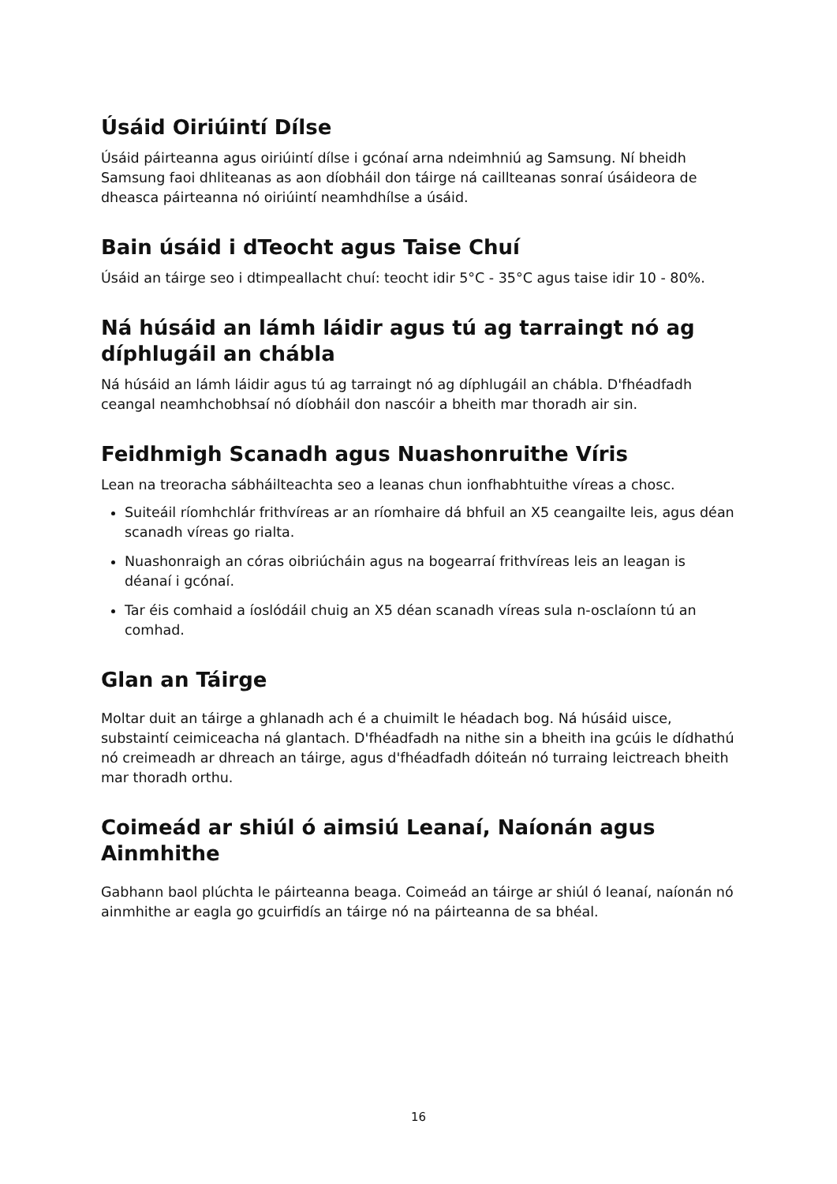Úsáid Oiriúintí Dílse
Úsáid páirteanna agus oiriúintí dílse i gcónaí arna ndeimhniú ag Samsung. Ní bheidh Samsung faoi dhliteanas as aon díobháil don táirge ná caillteanas sonraí úsáideora de dheasca páirteanna nó oiriúintí neamhdhílse a úsáid.
Bain úsáid i dTeocht agus Taise Chuí
Úsáid an táirge seo i dtimpeallacht chuí: teocht idir 5°C - 35°C agus taise idir 10 - 80%.
Ná húsáid an lámh láidir agus tú ag tarraingt nó ag díphlugáil an chábla
Ná húsáid an lámh láidir agus tú ag tarraingt nó ag díphlugáil an chábla. D'fhéadfadh ceangal neamhchobhsaí nó díobháil don nascóir a bheith mar thoradh air sin.
Feidhmigh Scanadh agus Nuashonruithe Víris
Lean na treoracha sábháilteachta seo a leanas chun ionfhabhtuithe víreas a chosc.
Suiteáil ríomhchlár frithvíreas ar an ríomhaire dá bhfuil an X5 ceangailte leis, agus déan scanadh víreas go rialta.
Nuashonraigh an córas oibriúcháin agus na bogearraí frithvíreas leis an leagan is déanaí i gcónaí.
Tar éis comhaid a íoslódáil chuig an X5 déan scanadh víreas sula n-osclaíonn tú an comhad.
Glan an Táirge
Moltar duit an táirge a ghlanadh ach é a chuimilt le héadach bog. Ná húsáid uisce, substaintí ceimiceacha ná glantach. D'fhéadfadh na nithe sin a bheith ina gcúis le dídhathú nó creimeadh ar dhreach an táirge, agus d'fhéadfadh dóiteán nó turraing leictreach bheith mar thoradh orthu.
Coimeád ar shiúl ó aimsiú Leanaí, Naíonán agus Ainmhithe
Gabhann baol plúchta le páirteanna beaga. Coimeád an táirge ar shiúl ó leanaí, naíonán nó ainmhithe ar eagla go gcuirfidís an táirge nó na páirteanna de sa bhéal.
16